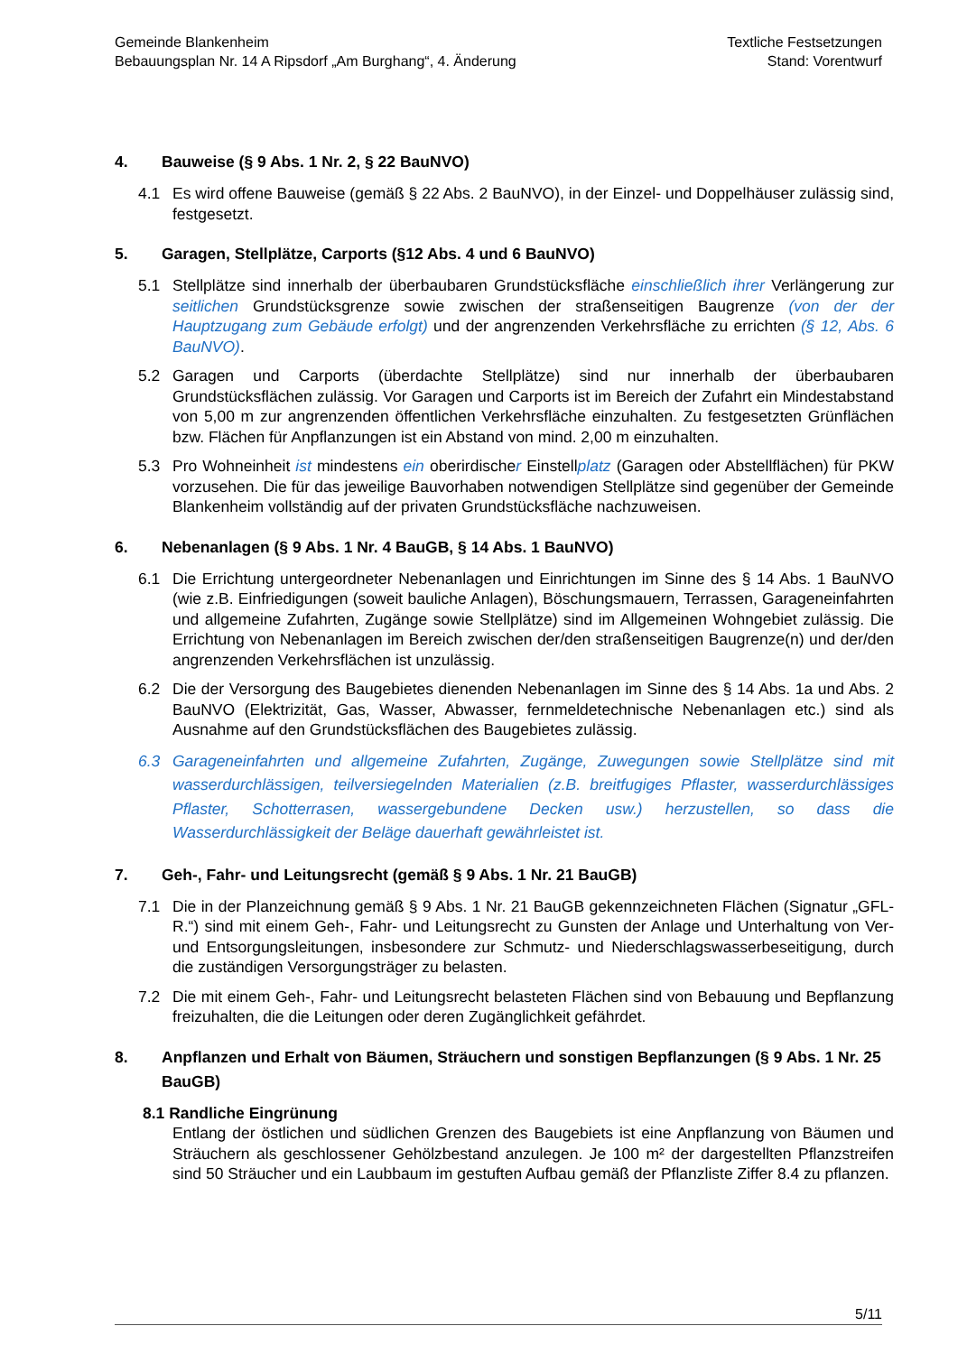Gemeinde Blankenheim
Bebauungsplan Nr. 14 A Ripsdorf „Am Burghang“, 4. Änderung
Textliche Festsetzungen
Stand: Vorentwurf
4. Bauweise (§ 9 Abs. 1 Nr. 2, § 22 BauNVO)
4.1 Es wird offene Bauweise (gemäß § 22 Abs. 2 BauNVO), in der Einzel- und Doppelhäuser zulässig sind, festgesetzt.
5. Garagen, Stellplätze, Carports (§12 Abs. 4 und 6 BauNVO)
5.1 Stellplätze sind innerhalb der überbaubaren Grundstücksfläche einschließlich ihrer Verlängerung zur seitlichen Grundstücksgrenze sowie zwischen der straßenseitigen Baugrenze (von der der Hauptzugang zum Gebäude erfolgt) und der angrenzenden Verkehrsfläche zu errichten (§ 12, Abs. 6 BauNVO).
5.2 Garagen und Carports (überdachte Stellplätze) sind nur innerhalb der überbaubaren Grundstücksflächen zulässig. Vor Garagen und Carports ist im Bereich der Zufahrt ein Mindestabstand von 5,00 m zur angrenzenden öffentlichen Verkehrsfläche einzuhalten. Zu festgesetzten Grünflächen bzw. Flächen für Anpflanzungen ist ein Abstand von mind. 2,00 m einzuhalten.
5.3 Pro Wohneinheit ist mindestens ein oberirdischer Einstellplatz (Garagen oder Abstellflächen) für PKW vorzusehen. Die für das jeweilige Bauvorhaben notwendigen Stellplätze sind gegenüber der Gemeinde Blankenheim vollständig auf der privaten Grundstücksfläche nachzuweisen.
6. Nebenanlagen (§ 9 Abs. 1 Nr. 4 BauGB, § 14 Abs. 1 BauNVO)
6.1 Die Errichtung untergeordneter Nebenanlagen und Einrichtungen im Sinne des § 14 Abs. 1 BauNVO (wie z.B. Einfriedigungen (soweit bauliche Anlagen), Böschungsmauern, Terrassen, Garageneinfahrten und allgemeine Zufahrten, Zugänge sowie Stellplätze) sind im Allgemeinen Wohngebiet zulässig. Die Errichtung von Nebenanlagen im Bereich zwischen der/den straßenseitigen Baugrenze(n) und der/den angrenzenden Verkehrsflächen ist unzulässig.
6.2 Die der Versorgung des Baugebietes dienenden Nebenanlagen im Sinne des § 14 Abs. 1a und Abs. 2 BauNVO (Elektrizität, Gas, Wasser, Abwasser, fernmeldetechnische Nebenanlagen etc.) sind als Ausnahme auf den Grundstücksflächen des Baugebietes zulässig.
6.3 Garageneinfahrten und allgemeine Zufahrten, Zugänge, Zuwegungen sowie Stellplätze sind mit wasserdurchlässigen, teilversiegelnden Materialien (z.B. breitfugiges Pflaster, wasserdurchlässiges Pflaster, Schotterrasen, wassergebundene Decken usw.) herzustellen, so dass die Wasserdurchlässigkeit der Beläge dauerhaft gewährleistet ist.
7. Geh-, Fahr- und Leitungsrecht (gemäß § 9 Abs. 1 Nr. 21 BauGB)
7.1 Die in der Planzeichnung gemäß § 9 Abs. 1 Nr. 21 BauGB gekennzeichneten Flächen (Signatur „GFL-R.“) sind mit einem Geh-, Fahr- und Leitungsrecht zu Gunsten der Anlage und Unterhaltung von Ver- und Entsorgungsleitungen, insbesondere zur Schmutz- und Niederschlagswasserbeseitigung, durch die zuständigen Versorgungsträger zu belasten.
7.2 Die mit einem Geh-, Fahr- und Leitungsrecht belasteten Flächen sind von Bebauung und Bepflanzung freizuhalten, die die Leitungen oder deren Zugänglichkeit gefährdet.
8. Anpflanzen und Erhalt von Bäumen, Sträuchern und sonstigen Bepflanzungen (§ 9 Abs. 1 Nr. 25 BauGB)
8.1 Randliche Eingrünung
Entlang der östlichen und südlichen Grenzen des Baugebiets ist eine Anpflanzung von Bäumen und Sträuchern als geschlossener Gehölzbestand anzulegen. Je 100 m² der dargestellten Pflanzstreifen sind 50 Sträucher und ein Laubbaum im gestuften Aufbau gemäß der Pflanzliste Ziffer 8.4 zu pflanzen.
5/11